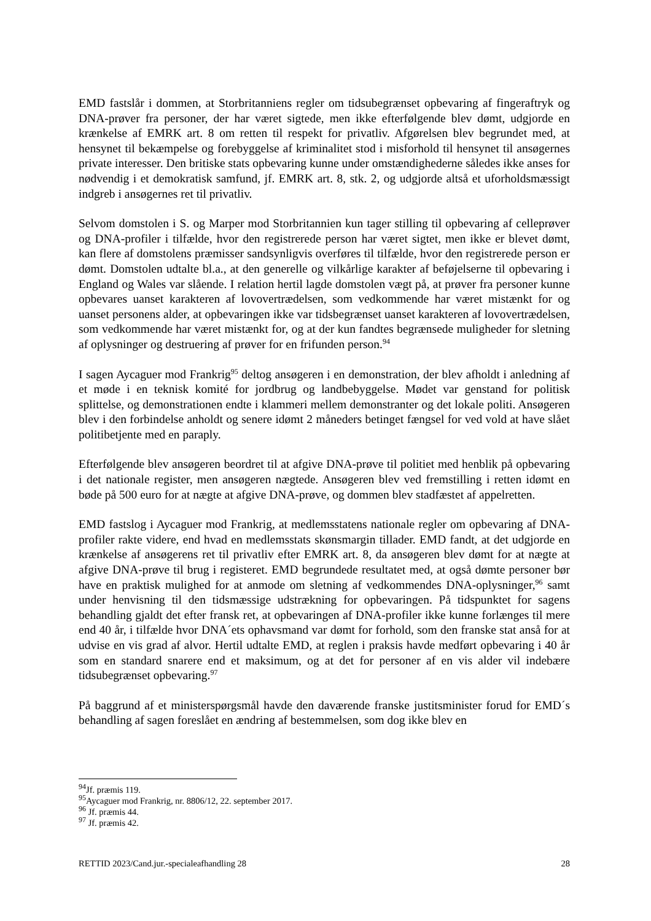EMD fastslår i dommen, at Storbritanniens regler om tidsubegrænset opbevaring af fingeraftryk og DNA-prøver fra personer, der har været sigtede, men ikke efterfølgende blev dømt, udgjorde en krænkelse af EMRK art. 8 om retten til respekt for privatliv. Afgørelsen blev begrundet med, at hensynet til bekæmpelse og forebyggelse af kriminalitet stod i misforhold til hensynet til ansøgernes private interesser. Den britiske stats opbevaring kunne under omstændighederne således ikke anses for nødvendig i et demokratisk samfund, jf. EMRK art. 8, stk. 2, og udgjorde altså et uforholdsmæssigt indgreb i ansøgernes ret til privatliv.
Selvom domstolen i S. og Marper mod Storbritannien kun tager stilling til opbevaring af celleprøver og DNA-profiler i tilfælde, hvor den registrerede person har været sigtet, men ikke er blevet dømt, kan flere af domstolens præmisser sandsynligvis overføres til tilfælde, hvor den registrerede person er dømt. Domstolen udtalte bl.a., at den generelle og vilkårlige karakter af beføjelserne til opbevaring i England og Wales var slående. I relation hertil lagde domstolen vægt på, at prøver fra personer kunne opbevares uanset karakteren af lovovertrædelsen, som vedkommende har været mistænkt for og uanset personens alder, at opbevaringen ikke var tidsbegrænset uanset karakteren af lovovertrædelsen, som vedkommende har været mistænkt for, og at der kun fandtes begrænsede muligheder for sletning af oplysninger og destruering af prøver for en frifunden person.<sup>94</sup>
I sagen Aycaguer mod Frankrig<sup>95</sup> deltog ansøgeren i en demonstration, der blev afholdt i anledning af et møde i en teknisk komité for jordbrug og landbebyggelse. Mødet var genstand for politisk splittelse, og demonstrationen endte i klammeri mellem demonstranter og det lokale politi. Ansøgeren blev i den forbindelse anholdt og senere idømt 2 måneders betinget fængsel for ved vold at have slået politibetjente med en paraply.
Efterfølgende blev ansøgeren beordret til at afgive DNA-prøve til politiet med henblik på opbevaring i det nationale register, men ansøgeren nægtede. Ansøgeren blev ved fremstilling i retten idømt en bøde på 500 euro for at nægte at afgive DNA-prøve, og dommen blev stadfæstet af appelretten.
EMD fastslog i Aycaguer mod Frankrig, at medlemsstatens nationale regler om opbevaring af DNA-profiler rakte videre, end hvad en medlemsstats skønsmargin tillader. EMD fandt, at det udgjorde en krænkelse af ansøgerens ret til privatliv efter EMRK art. 8, da ansøgeren blev dømt for at nægte at afgive DNA-prøve til brug i registeret. EMD begrundede resultatet med, at også dømte personer bør have en praktisk mulighed for at anmode om sletning af vedkommendes DNA-oplysninger,<sup>96</sup> samt under henvisning til den tidsmæssige udstrækning for opbevaringen. På tidspunktet for sagens behandling gjaldt det efter fransk ret, at opbevaringen af DNA-profiler ikke kunne forlænges til mere end 40 år, i tilfælde hvor DNA´ets ophavsmand var dømt for forhold, som den franske stat anså for at udvise en vis grad af alvor. Hertil udtalte EMD, at reglen i praksis havde medført opbevaring i 40 år som en standard snarere end et maksimum, og at det for personer af en vis alder vil indebære tidsubegrænset opbevaring.<sup>97</sup>
På baggrund af et ministerspørgsmål havde den daværende franske justitsminister forud for EMD´s behandling af sagen foreslået en ændring af bestemmelsen, som dog ikke blev en
<sup>94</sup> Jf. præmis 119.
<sup>95</sup> Aycaguer mod Frankrig, nr. 8806/12, 22. september 2017.
<sup>96</sup> Jf. præmis 44.
<sup>97</sup> Jf. præmis 42.
RETTID 2023/Cand.jur.-specialeafhandling 28 28